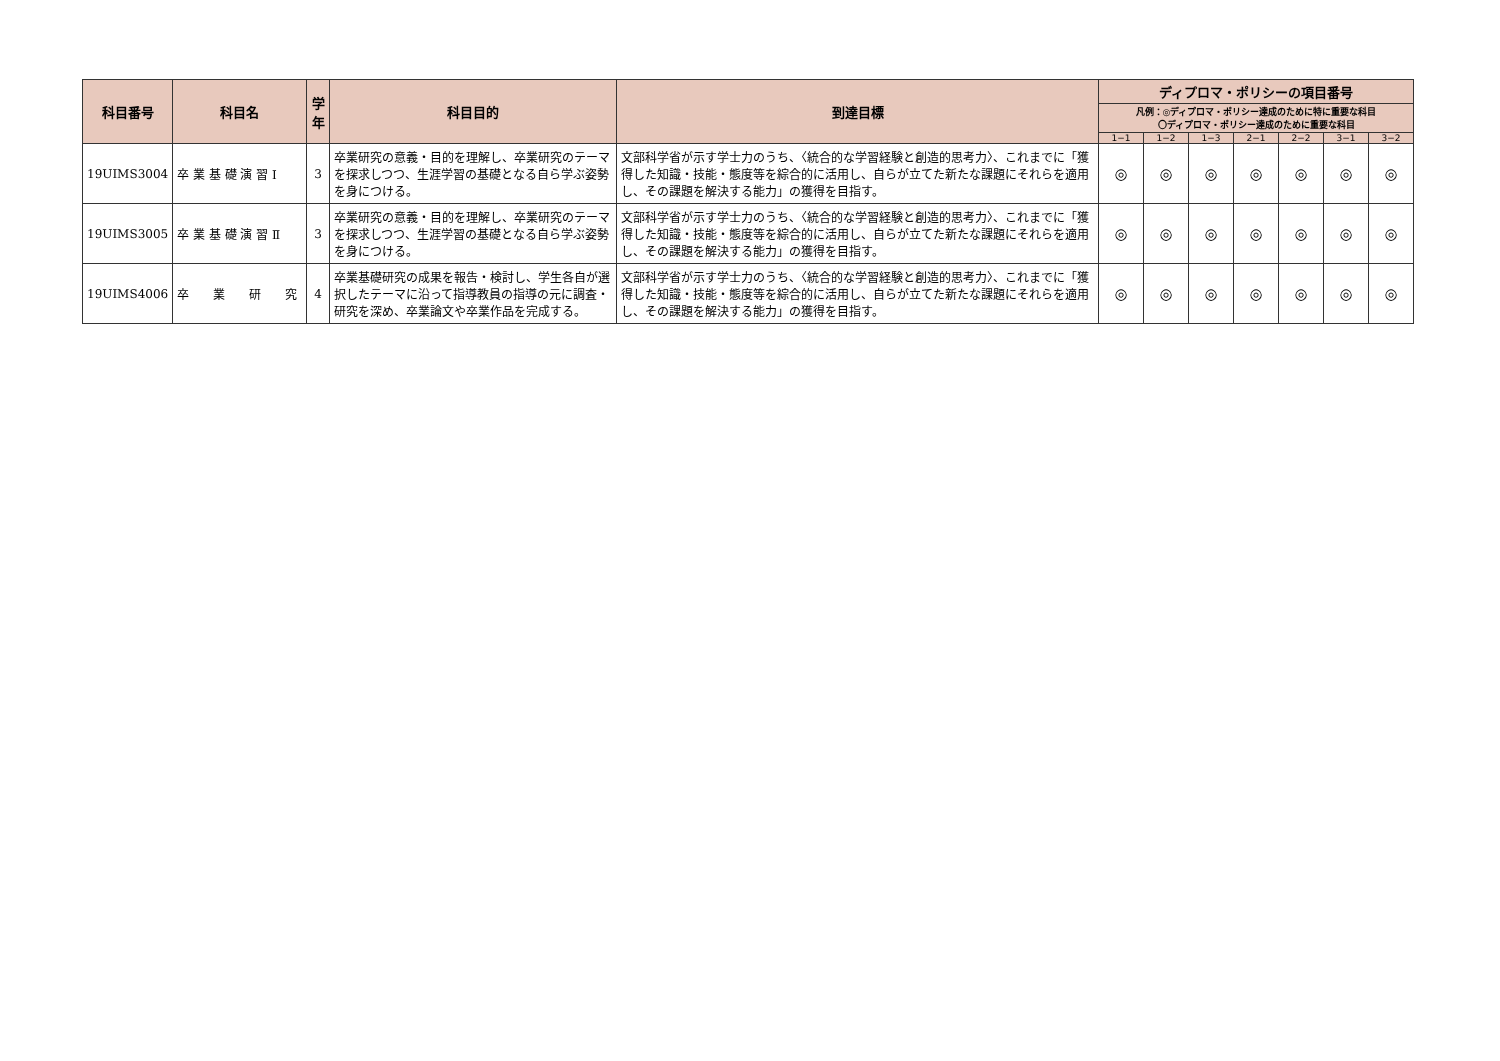| 科目番号 | 科目名 | 学年 | 科目目的 | 到達目標 | ディプロマ・ポリシーの項目番号 | | | | | | |
| --- | --- | --- | --- | --- | --- | --- | --- | --- | --- | --- | --- |
| | | | | | 凡例：◎ディプロマ・ポリシー達成のために特に重要な科目 〇ディプロマ・ポリシー達成のために重要な科目 | | | | | | |
| | | | | | 1−1 | 1−2 | 1−3 | 2−1 | 2−2 | 3−1 | 3−2 |
| 19UIMS3004 | 卒 業 基 礎 演 習 Ⅰ | 3 | 卒業研究の意義・目的を理解し、卒業研究のテーマを探求しつつ、生涯学習の基礎となる自ら学ぶ姿勢を身につける。 | 文部科学省が示す学士力のうち、〈統合的な学習経験と創造的思考力〉、これまでに「獲得した知識・技能・態度等を綜合的に活用し、自らが立てた新たな課題にそれらを適用し、その課題を解決する能力」の獲得を目指す。 | ◎ | ◎ | ◎ | ◎ | ◎ | ◎ | ◎ |
| 19UIMS3005 | 卒 業 基 礎 演 習 Ⅱ | 3 | 卒業研究の意義・目的を理解し、卒業研究のテーマを探求しつつ、生涯学習の基礎となる自ら学ぶ姿勢を身につける。 | 文部科学省が示す学士力のうち、〈統合的な学習経験と創造的思考力〉、これまでに「獲得した知識・技能・態度等を綜合的に活用し、自らが立てた新たな課題にそれらを適用し、その課題を解決する能力」の獲得を目指す。 | ◎ | ◎ | ◎ | ◎ | ◎ | ◎ | ◎ |
| 19UIMS4006 | 卒 業 研 究 | 4 | 卒業基礎研究の成果を報告・検討し、学生各自が選択したテーマに沿って指導教員の指導の元に調査・研究を深め、卒業論文や卒業作品を完成する。 | 文部科学省が示す学士力のうち、〈統合的な学習経験と創造的思考力〉、これまでに「獲得した知識・技能・態度等を綜合的に活用し、自らが立てた新たな課題にそれらを適用し、その課題を解決する能力」の獲得を目指す。 | ◎ | ◎ | ◎ | ◎ | ◎ | ◎ | ◎ |